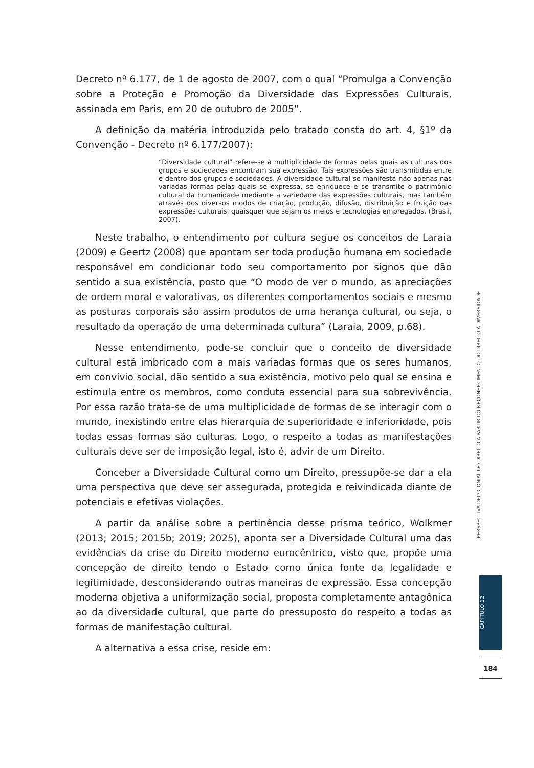Decreto nº 6.177, de 1 de agosto de 2007, com o qual “Promulga a Convenção sobre a Proteção e Promoção da Diversidade das Expressões Culturais, assinada em Paris, em 20 de outubro de 2005”.
A definição da matéria introduzida pelo tratado consta do art. 4, §1º da Convenção - Decreto nº 6.177/2007):
“Diversidade cultural” refere-se à multiplicidade de formas pelas quais as culturas dos grupos e sociedades encontram sua expressão. Tais expressões são transmitidas entre e dentro dos grupos e sociedades. A diversidade cultural se manifesta não apenas nas variadas formas pelas quais se expressa, se enriquece e se transmite o patrimônio cultural da humanidade mediante a variedade das expressões culturais, mas também através dos diversos modos de criação, produção, difusão, distribuição e fruição das expressões culturais, quaisquer que sejam os meios e tecnologias empregados, (Brasil, 2007).
Neste trabalho, o entendimento por cultura segue os conceitos de Laraia (2009) e Geertz (2008) que apontam ser toda produção humana em sociedade responsável em condicionar todo seu comportamento por signos que dão sentido a sua existência, posto que “O modo de ver o mundo, as apreciações de ordem moral e valorativas, os diferentes comportamentos sociais e mesmo as posturas corporais são assim produtos de uma herança cultural, ou seja, o resultado da operação de uma determinada cultura” (Laraia, 2009, p.68).
Nesse entendimento, pode-se concluir que o conceito de diversidade cultural está imbricado com a mais variadas formas que os seres humanos, em convívio social, dão sentido a sua existência, motivo pelo qual se ensina e estimula entre os membros, como conduta essencial para sua sobrevivência. Por essa razão trata-se de uma multiplicidade de formas de se interagir com o mundo, inexistindo entre elas hierarquia de superioridade e inferioridade, pois todas essas formas são culturas. Logo, o respeito a todas as manifestações culturais deve ser de imposição legal, isto é, advir de um Direito.
Conceber a Diversidade Cultural como um Direito, pressupõe-se dar a ela uma perspectiva que deve ser assegurada, protegida e reivindicada diante de potenciais e efetivas violações.
A partir da análise sobre a pertinência desse prisma teórico, Wolkmer (2013; 2015; 2015b; 2019; 2025), aponta ser a Diversidade Cultural uma das evidências da crise do Direito moderno eurocêntrico, visto que, propõe uma concepção de direito tendo o Estado como única fonte da legalidade e legitimidade, desconsiderando outras maneiras de expressão. Essa concepção moderna objetiva a uniformização social, proposta completamente antagônica ao da diversidade cultural, que parte do pressuposto do respeito a todas as formas de manifestação cultural.
A alternativa a essa crise, reside em:
PERSPECTIVA DECOLONIAL DO DIREITO A PARTIR DO RECONHECIMENTO DO DIREITO À DIVERSIDADE
CAPÍTULO 12
184